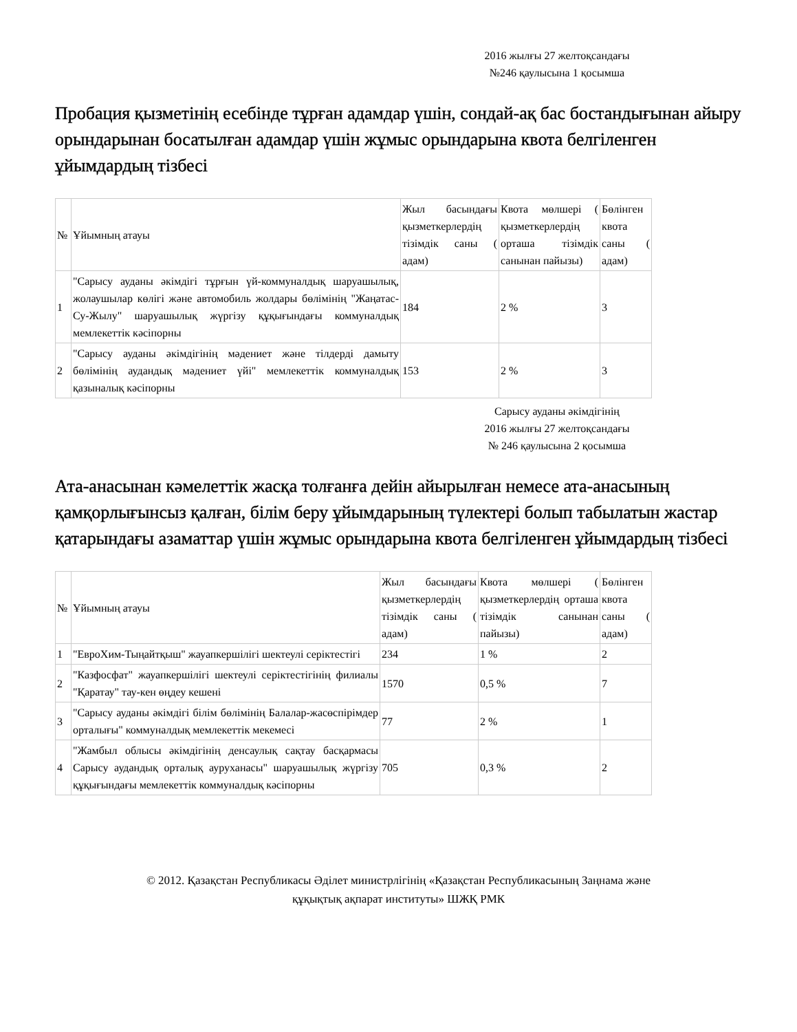2016 жылғы 27 желтоқсандағы
№246 қаулысына 1 қосымша
Пробация қызметінің есебінде тұрған адамдар үшін, сондай-ақ бас бостандығынан айыру орындарынан босатылған адамдар үшін жұмыс орындарына квота белгіленген ұйымдардың тізбесі
| № | Ұйымның атауы | Жыл басындағы қызметкерлердің тізімдік саны ( адам) | Квота мөлшері ( қызметкерлердің орташа тізімдік санынан пайызы) | Бөлінген квота саны ( адам) |
| 1 | "Сарысу ауданы әкімдігі тұрғын үй-коммуналдық шаруашылық, жолаушылар көлігі және автомобиль жолдары бөлімінің "Жаңатас-Су-Жылу" шаруашылық жүргізу құқығындағы коммуналдық мемлекеттік кәсіпорны | 184 | 2 % | 3 |
| 2 | "Сарысу ауданы әкімдігінің мәдениет және тілдерді дамыту бөлімінің аудандық мәдениет үйі" мемлекеттік коммуналдық қазыналық кәсіпорны | 153 | 2 % | 3 |
Сарысу ауданы әкімдігінің
2016 жылғы 27 желтоқсандағы
№ 246 қаулысына 2 қосымша
Ата-анасынан кәмелеттік жасқа толғанға дейін айырылған немесе ата-анасының қамқорлығынсыз қалған, білім беру ұйымдарының түлектері болып табылатын жастар қатарындағы азаматтар үшін жұмыс орындарына квота белгіленген ұйымдардың тізбесі
| № | Ұйымның атауы | Жыл басындағы қызметкерлердің тізімдік саны ( адам) | Квота мөлшері ( қызметкерлердің орташа тізімдік санынан пайызы) | Бөлінген квота саны ( адам) |
| 1 | "ЕвроХим-Тыңайтқыш" жауапкершілігі шектеулі серіктестігі | 234 | 1 % | 2 |
| 2 | "Казфосфат" жауапкершілігі шектеулі серіктестігінің филиалы "Қаратау" тау-кен өңдеу кешені | 1570 | 0,5 % | 7 |
| 3 | "Сарысу ауданы әкімдігі білім бөлімінің Балалар-жасөспірімдер орталығы" коммуналдық мемлекеттік мекемесі | 77 | 2 % | 1 |
| 4 | "Жамбыл облысы әкімдігінің денсаулық сақтау басқармасы Сарысу аудандық орталық ауруханасы" шаруашылық жүргізу құқығындағы мемлекеттік коммуналдық кәсіпорны | 705 | 0,3 % | 2 |
© 2012. Қазақстан Республикасы Әділет министрлігінің «Қазақстан Республикасының Заңнама және
құқықтық ақпарат институты» ШЖҚ РМК